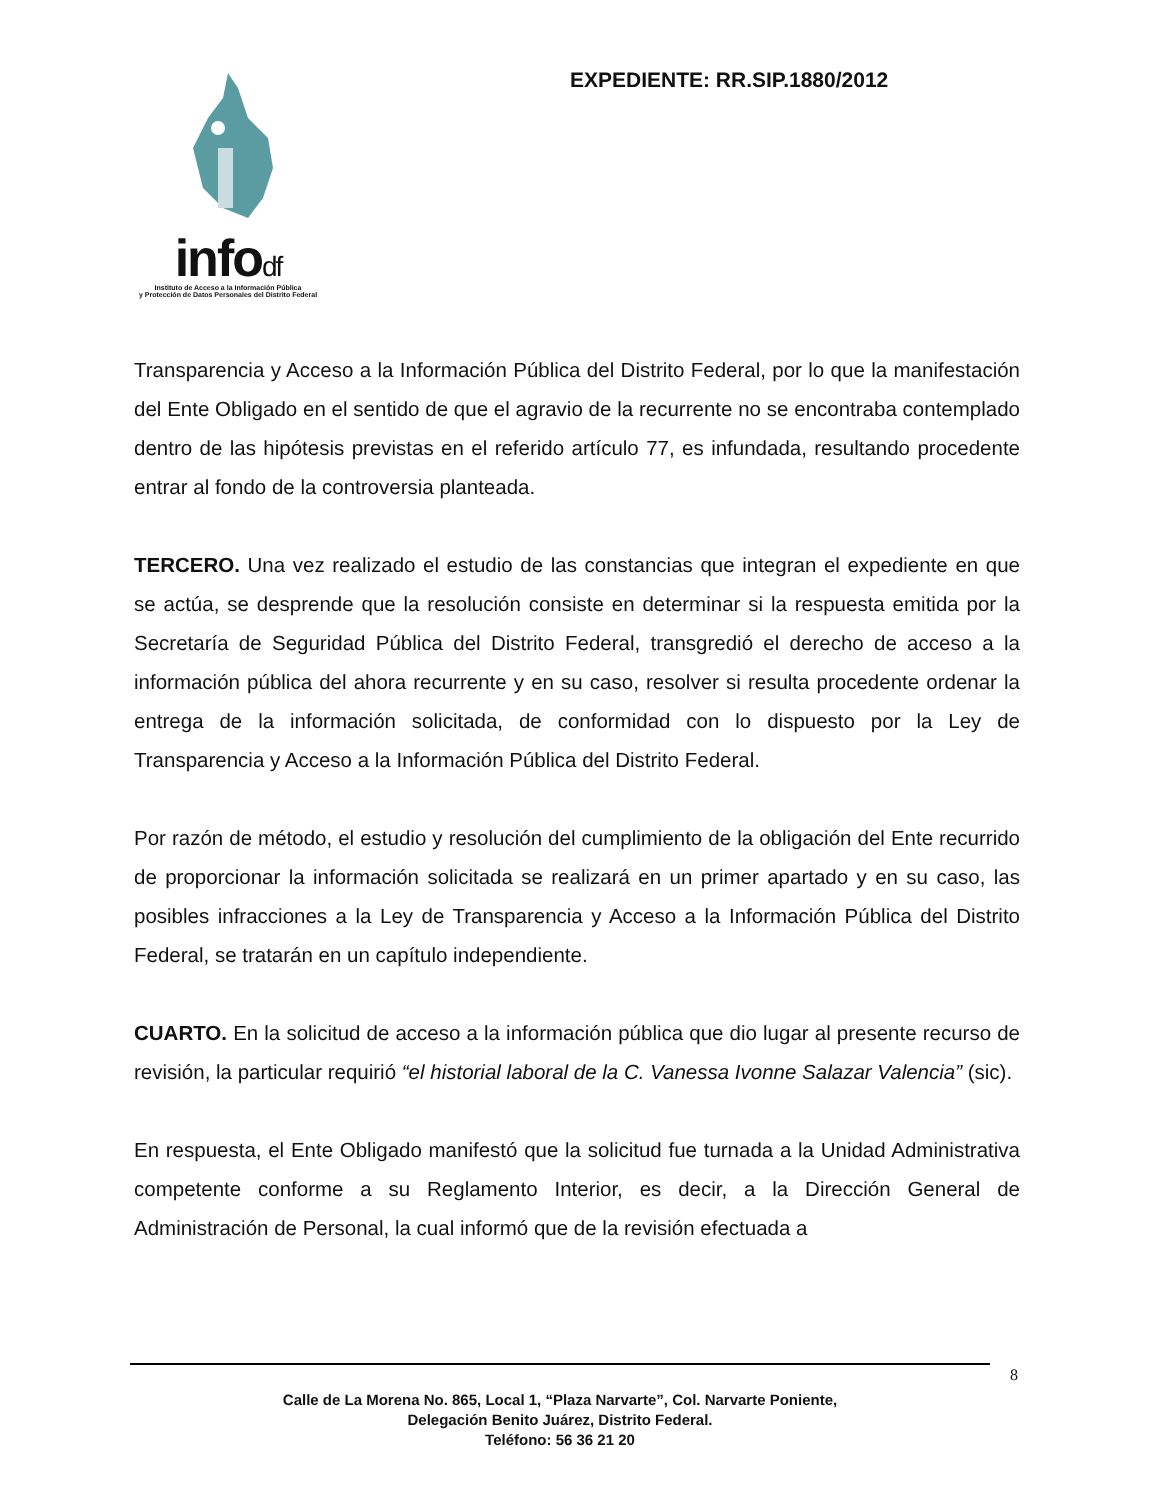infodf
Instituto de Acceso a la Información Pública
y Protección de Datos Personales del Distrito Federal
EXPEDIENTE: RR.SIP.1880/2012
Transparencia y Acceso a la Información Pública del Distrito Federal, por lo que la manifestación del Ente Obligado en el sentido de que el agravio de la recurrente no se encontraba contemplado dentro de las hipótesis previstas en el referido artículo 77, es infundada, resultando procedente entrar al fondo de la controversia planteada.
TERCERO. Una vez realizado el estudio de las constancias que integran el expediente en que se actúa, se desprende que la resolución consiste en determinar si la respuesta emitida por la Secretaría de Seguridad Pública del Distrito Federal, transgredió el derecho de acceso a la información pública del ahora recurrente y en su caso, resolver si resulta procedente ordenar la entrega de la información solicitada, de conformidad con lo dispuesto por la Ley de Transparencia y Acceso a la Información Pública del Distrito Federal.
Por razón de método, el estudio y resolución del cumplimiento de la obligación del Ente recurrido de proporcionar la información solicitada se realizará en un primer apartado y en su caso, las posibles infracciones a la Ley de Transparencia y Acceso a la Información Pública del Distrito Federal, se tratarán en un capítulo independiente.
CUARTO. En la solicitud de acceso a la información pública que dio lugar al presente recurso de revisión, la particular requirió “el historial laboral de la C. Vanessa Ivonne Salazar Valencia” (sic).
En respuesta, el Ente Obligado manifestó que la solicitud fue turnada a la Unidad Administrativa competente conforme a su Reglamento Interior, es decir, a la Dirección General de Administración de Personal, la cual informó que de la revisión efectuada a
8
Calle de La Morena No. 865, Local 1, “Plaza Narvarte”, Col. Narvarte Poniente,
Delegación Benito Juárez, Distrito Federal.
Teléfono: 56 36 21 20